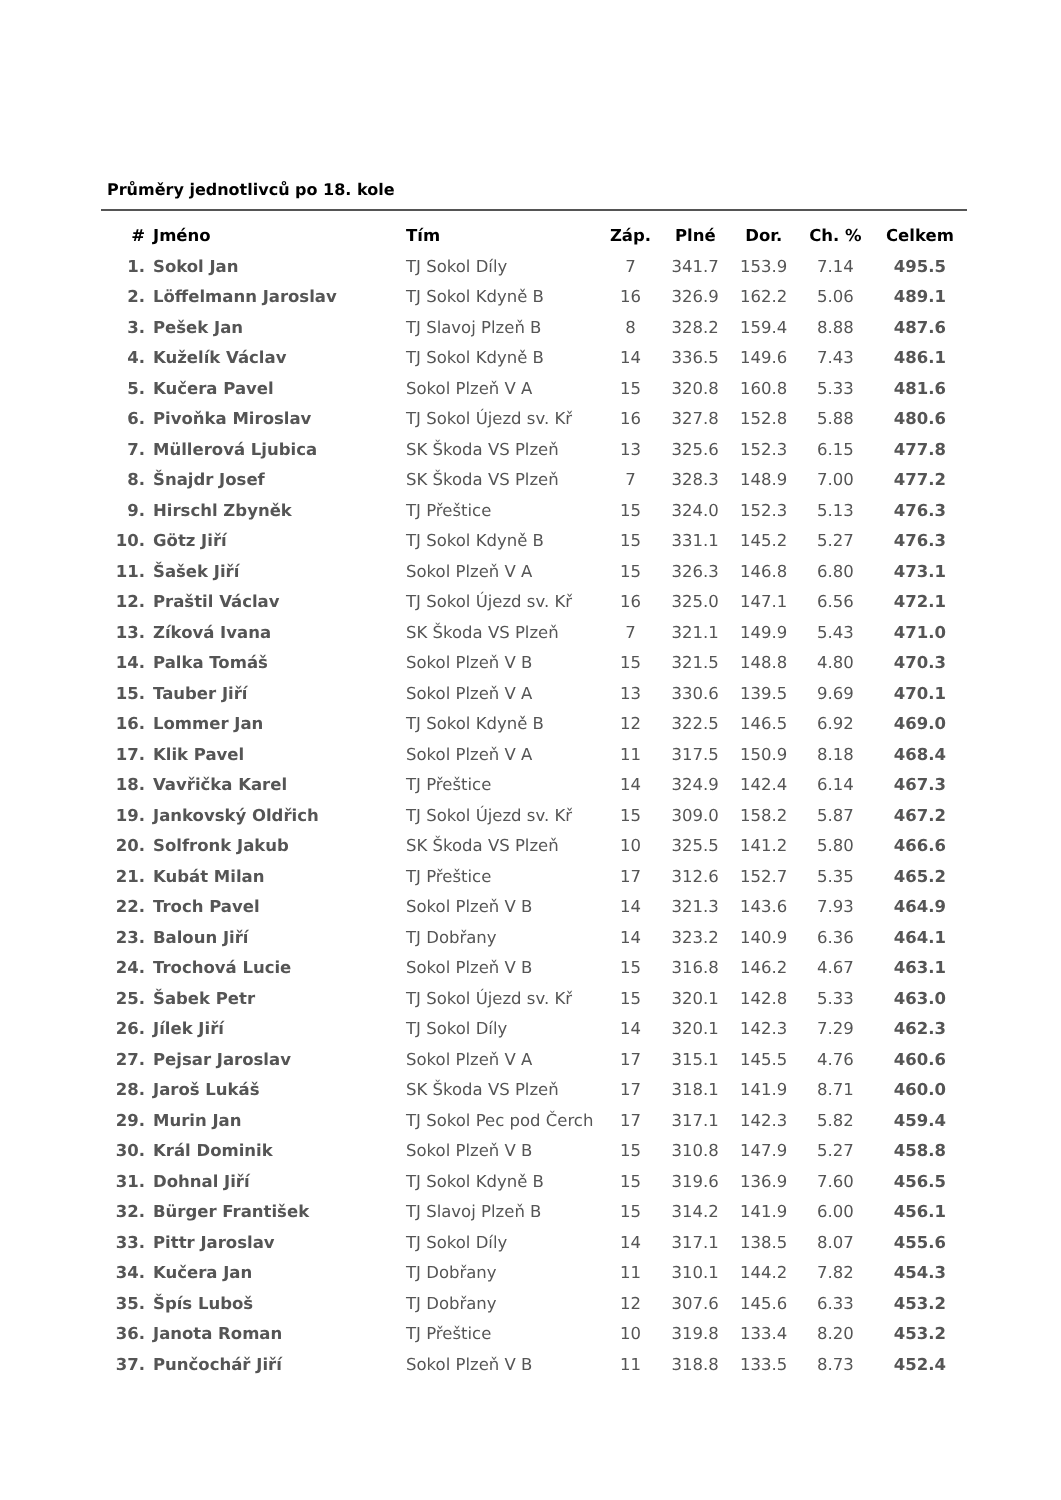Průměry jednotlivců po 18. kole
| # | Jméno | Tím | Záp. | Plné | Dor. | Ch. % | Celkem |
| --- | --- | --- | --- | --- | --- | --- | --- |
| 1. | Sokol Jan | TJ Sokol Díly | 7 | 341.7 | 153.9 | 7.14 | 495.5 |
| 2. | Löffelmann Jaroslav | TJ Sokol Kdyně B | 16 | 326.9 | 162.2 | 5.06 | 489.1 |
| 3. | Pešek Jan | TJ Slavoj Plzeň B | 8 | 328.2 | 159.4 | 8.88 | 487.6 |
| 4. | Kuželík Václav | TJ Sokol Kdyně B | 14 | 336.5 | 149.6 | 7.43 | 486.1 |
| 5. | Kučera Pavel | Sokol Plzeň V A | 15 | 320.8 | 160.8 | 5.33 | 481.6 |
| 6. | Pivoňka Miroslav | TJ Sokol Újezd sv. Kř | 16 | 327.8 | 152.8 | 5.88 | 480.6 |
| 7. | Müllerová Ljubica | SK Škoda VS Plzeň | 13 | 325.6 | 152.3 | 6.15 | 477.8 |
| 8. | Šnajdr Josef | SK Škoda VS Plzeň | 7 | 328.3 | 148.9 | 7.00 | 477.2 |
| 9. | Hirschl Zbyněk | TJ Přeštice | 15 | 324.0 | 152.3 | 5.13 | 476.3 |
| 10. | Götz Jiří | TJ Sokol Kdyně B | 15 | 331.1 | 145.2 | 5.27 | 476.3 |
| 11. | Šašek Jiří | Sokol Plzeň V A | 15 | 326.3 | 146.8 | 6.80 | 473.1 |
| 12. | Praštil Václav | TJ Sokol Újezd sv. Kř | 16 | 325.0 | 147.1 | 6.56 | 472.1 |
| 13. | Zíková Ivana | SK Škoda VS Plzeň | 7 | 321.1 | 149.9 | 5.43 | 471.0 |
| 14. | Palka Tomáš | Sokol Plzeň V B | 15 | 321.5 | 148.8 | 4.80 | 470.3 |
| 15. | Tauber Jiří | Sokol Plzeň V A | 13 | 330.6 | 139.5 | 9.69 | 470.1 |
| 16. | Lommer Jan | TJ Sokol Kdyně B | 12 | 322.5 | 146.5 | 6.92 | 469.0 |
| 17. | Klik Pavel | Sokol Plzeň V A | 11 | 317.5 | 150.9 | 8.18 | 468.4 |
| 18. | Vavřička Karel | TJ Přeštice | 14 | 324.9 | 142.4 | 6.14 | 467.3 |
| 19. | Jankovský Oldřich | TJ Sokol Újezd sv. Kř | 15 | 309.0 | 158.2 | 5.87 | 467.2 |
| 20. | Solfronk Jakub | SK Škoda VS Plzeň | 10 | 325.5 | 141.2 | 5.80 | 466.6 |
| 21. | Kubát Milan | TJ Přeštice | 17 | 312.6 | 152.7 | 5.35 | 465.2 |
| 22. | Troch Pavel | Sokol Plzeň V B | 14 | 321.3 | 143.6 | 7.93 | 464.9 |
| 23. | Baloun Jiří | TJ Dobřany | 14 | 323.2 | 140.9 | 6.36 | 464.1 |
| 24. | Trochová Lucie | Sokol Plzeň V B | 15 | 316.8 | 146.2 | 4.67 | 463.1 |
| 25. | Šabek Petr | TJ Sokol Újezd sv. Kř | 15 | 320.1 | 142.8 | 5.33 | 463.0 |
| 26. | Jílek Jiří | TJ Sokol Díly | 14 | 320.1 | 142.3 | 7.29 | 462.3 |
| 27. | Pejsar Jaroslav | Sokol Plzeň V A | 17 | 315.1 | 145.5 | 4.76 | 460.6 |
| 28. | Jaroš Lukáš | SK Škoda VS Plzeň | 17 | 318.1 | 141.9 | 8.71 | 460.0 |
| 29. | Murin Jan | TJ Sokol Pec pod Čerch | 17 | 317.1 | 142.3 | 5.82 | 459.4 |
| 30. | Král Dominik | Sokol Plzeň V B | 15 | 310.8 | 147.9 | 5.27 | 458.8 |
| 31. | Dohnal Jiří | TJ Sokol Kdyně B | 15 | 319.6 | 136.9 | 7.60 | 456.5 |
| 32. | Bürger František | TJ Slavoj Plzeň B | 15 | 314.2 | 141.9 | 6.00 | 456.1 |
| 33. | Pittr Jaroslav | TJ Sokol Díly | 14 | 317.1 | 138.5 | 8.07 | 455.6 |
| 34. | Kučera Jan | TJ Dobřany | 11 | 310.1 | 144.2 | 7.82 | 454.3 |
| 35. | Špís Luboš | TJ Dobřany | 12 | 307.6 | 145.6 | 6.33 | 453.2 |
| 36. | Janota Roman | TJ Přeštice | 10 | 319.8 | 133.4 | 8.20 | 453.2 |
| 37. | Punčochář Jiří | Sokol Plzeň V B | 11 | 318.8 | 133.5 | 8.73 | 452.4 |